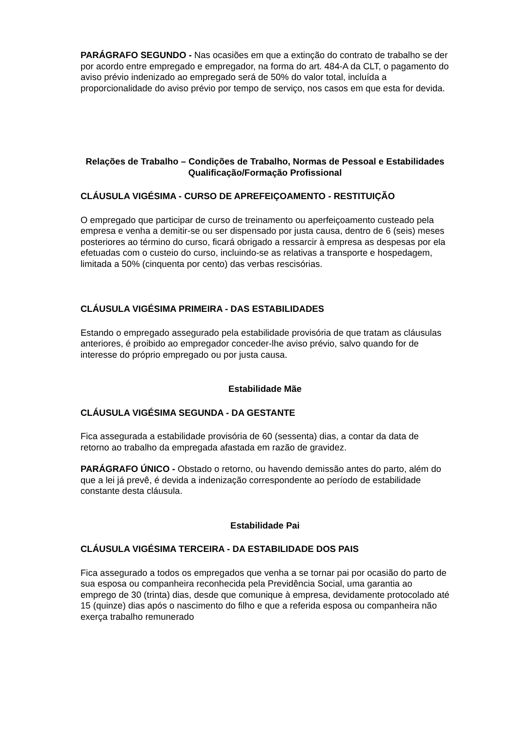PARÁGRAFO SEGUNDO - Nas ocasiões em que a extinção do contrato de trabalho se der por acordo entre empregado e empregador, na forma do art. 484-A da CLT, o pagamento do aviso prévio indenizado ao empregado será de 50% do valor total, incluída a proporcionalidade do aviso prévio por tempo de serviço, nos casos em que esta for devida.
Relações de Trabalho – Condições de Trabalho, Normas de Pessoal e Estabilidades
Qualificação/Formação Profissional
CLÁUSULA VIGÉSIMA - CURSO DE APREFEIÇOAMENTO - RESTITUIÇÃO
O empregado que participar de curso de treinamento ou aperfeiçoamento custeado pela empresa e venha a demitir-se ou ser dispensado por justa causa, dentro de 6 (seis) meses posteriores ao término do curso, ficará obrigado a ressarcir à empresa as despesas por ela efetuadas com o custeio do curso, incluindo-se as relativas a transporte e hospedagem, limitada a 50% (cinquenta por cento) das verbas rescisórias.
CLÁUSULA VIGÉSIMA PRIMEIRA - DAS ESTABILIDADES
Estando o empregado assegurado pela estabilidade provisória de que tratam as cláusulas anteriores, é proibido ao empregador conceder-lhe aviso prévio, salvo quando for de interesse do próprio empregado ou por justa causa.
Estabilidade Mãe
CLÁUSULA VIGÉSIMA SEGUNDA - DA GESTANTE
Fica assegurada a estabilidade provisória de 60 (sessenta) dias, a contar da data de retorno ao trabalho da empregada afastada em razão de gravidez.
PARÁGRAFO ÚNICO - Obstado o retorno, ou havendo demissão antes do parto, além do que a lei já prevê, é devida a indenização correspondente ao período de estabilidade constante desta cláusula.
Estabilidade Pai
CLÁUSULA VIGÉSIMA TERCEIRA - DA ESTABILIDADE DOS PAIS
Fica assegurado a todos os empregados que venha a se tornar pai por ocasião do parto de sua esposa ou companheira reconhecida pela Previdência Social, uma garantia ao emprego de 30 (trinta) dias, desde que comunique à empresa, devidamente protocolado até 15 (quinze) dias após o nascimento do filho e que a referida esposa ou companheira não exerça trabalho remunerado